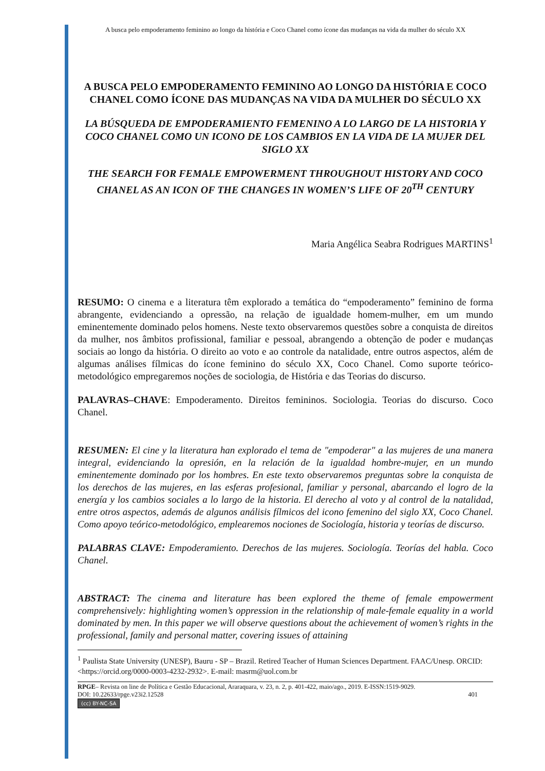A busca pelo empoderamento feminino ao longo da história e Coco Chanel como ícone das mudanças na vida da mulher do século XX
A BUSCA PELO EMPODERAMENTO FEMININO AO LONGO DA HISTÓRIA E COCO CHANEL COMO ÍCONE DAS MUDANÇAS NA VIDA DA MULHER DO SÉCULO XX
LA BÚSQUEDA DE EMPODERAMIENTO FEMENINO A LO LARGO DE LA HISTORIA Y COCO CHANEL COMO UN ICONO DE LOS CAMBIOS EN LA VIDA DE LA MUJER DEL SIGLO XX
THE SEARCH FOR FEMALE EMPOWERMENT THROUGHOUT HISTORY AND COCO CHANEL AS AN ICON OF THE CHANGES IN WOMEN’S LIFE OF 20<sup>TH</sup> CENTURY
Maria Angélica Seabra Rodrigues MARTINS<sup>1</sup>
RESUMO: O cinema e a literatura têm explorado a temática do “empoderamento” feminino de forma abrangente, evidenciando a opressão, na relação de igualdade homem-mulher, em um mundo eminentemente dominado pelos homens. Neste texto observaremos questões sobre a conquista de direitos da mulher, nos âmbitos profissional, familiar e pessoal, abrangendo a obtenção de poder e mudanças sociais ao longo da história. O direito ao voto e ao controle da natalidade, entre outros aspectos, além de algumas análises fílmicas do ícone feminino do século XX, Coco Chanel. Como suporte teórico-metodológico empregaremos noções de sociologia, de História e das Teorias do discurso.
PALAVRAS–CHAVE: Empoderamento. Direitos femininos. Sociologia. Teorias do discurso. Coco Chanel.
RESUMEN: El cine y la literatura han explorado el tema de "empoderar" a las mujeres de una manera integral, evidenciando la opresión, en la relación de la igualdad hombre-mujer, en un mundo eminentemente dominado por los hombres. En este texto observaremos preguntas sobre la conquista de los derechos de las mujeres, en las esferas profesional, familiar y personal, abarcando el logro de la energía y los cambios sociales a lo largo de la historia. El derecho al voto y al control de la natalidad, entre otros aspectos, además de algunos análisis fílmicos del icono femenino del siglo XX, Coco Chanel. Como apoyo teórico-metodológico, emplearemos nociones de Sociología, historia y teorías de discurso.
PALABRAS CLAVE: Empoderamiento. Derechos de las mujeres. Sociología. Teorías del habla. Coco Chanel.
ABSTRACT: The cinema and literature has been explored the theme of female empowerment comprehensively: highlighting women’s oppression in the relationship of male-female equality in a world dominated by men. In this paper we will observe questions about the achievement of women’s rights in the professional, family and personal matter, covering issues of attaining
<sup>1</sup> Paulista State University (UNESP), Bauru - SP – Brazil. Retired Teacher of Human Sciences Department. FAAC/Unesp. ORCID: <https://orcid.org/0000-0003-4232-2932>. E-mail: masrm@uol.com.br
RPGE– Revista on line de Política e Gestão Educacional, Araraquara, v. 23, n. 2, p. 401-422, maio/ago., 2019. E-ISSN:1519-9029.
DOI: 10.22633/rpge.v23i2.12528 401
(cc) BY-NC-SA